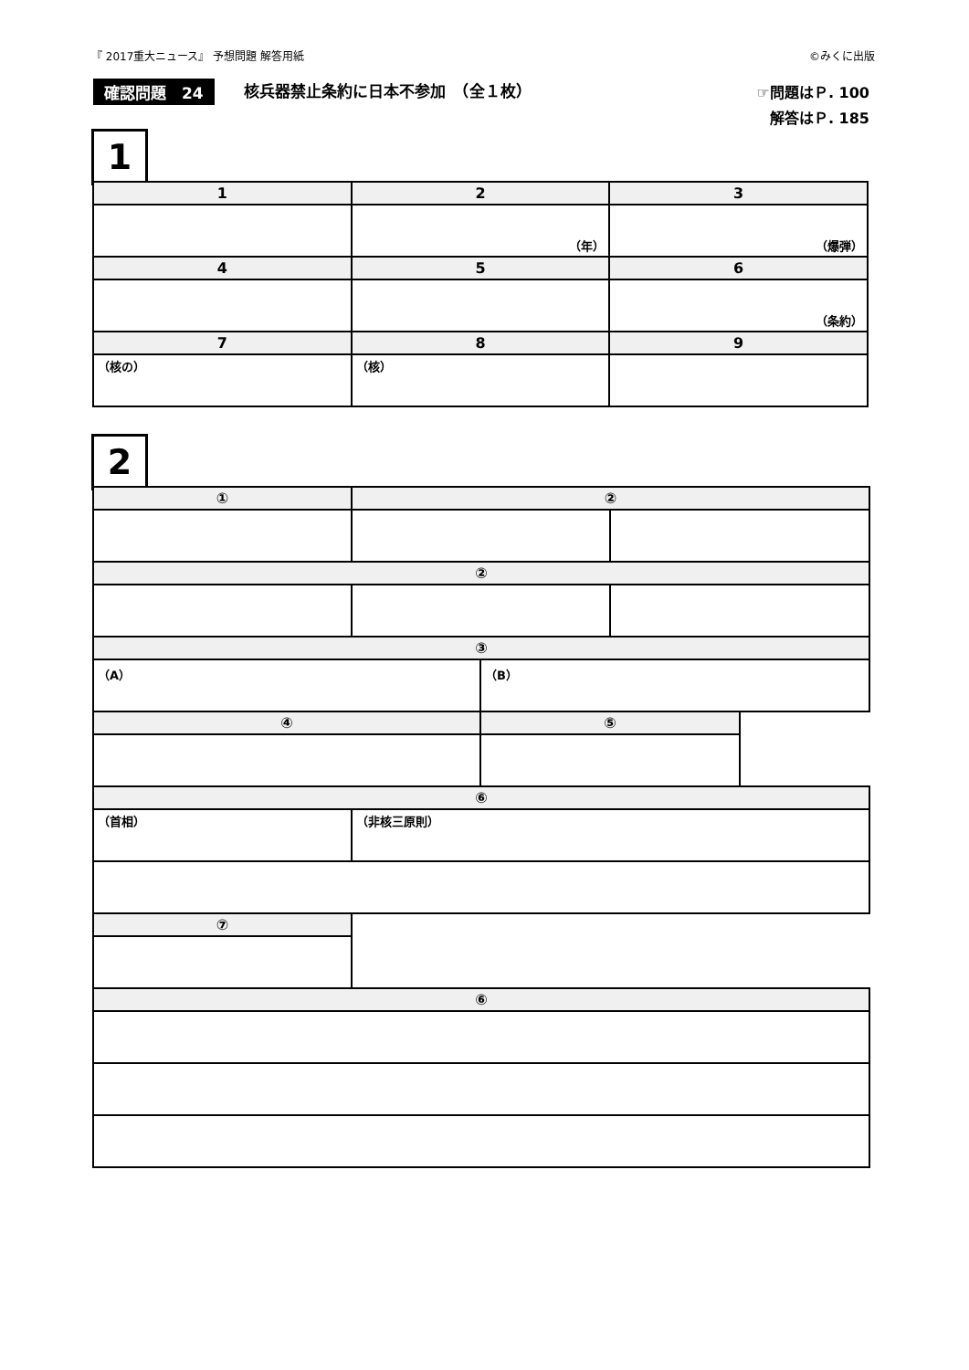『 2017重大ニュース』 予想問題 解答用紙 ©みくに出版
確認問題　24 核兵器禁止条約に日本不参加　（全１枚）
☞問題はＰ. 100
解答はＰ. 185
1
| 1 | 2 | 3 |
| --- | --- | --- |
| | （年） | （爆弾） |
| 4 | 5 | 6 |
| | | （条約） |
| 7 | 8 | 9 |
| （核の） | （核） | |
2
| ① | ② | | | |
| --- | --- | --- | --- | --- |
| ② | | | | |
| ③ | | | | |
| （A） | | （B） | | |
| ④ | | ⑤ | | |
| ⑥ | | | | |
| （首相） | （非核三原則） | | | |
| ⑦ | | | | |
| ⑥ | | | | |